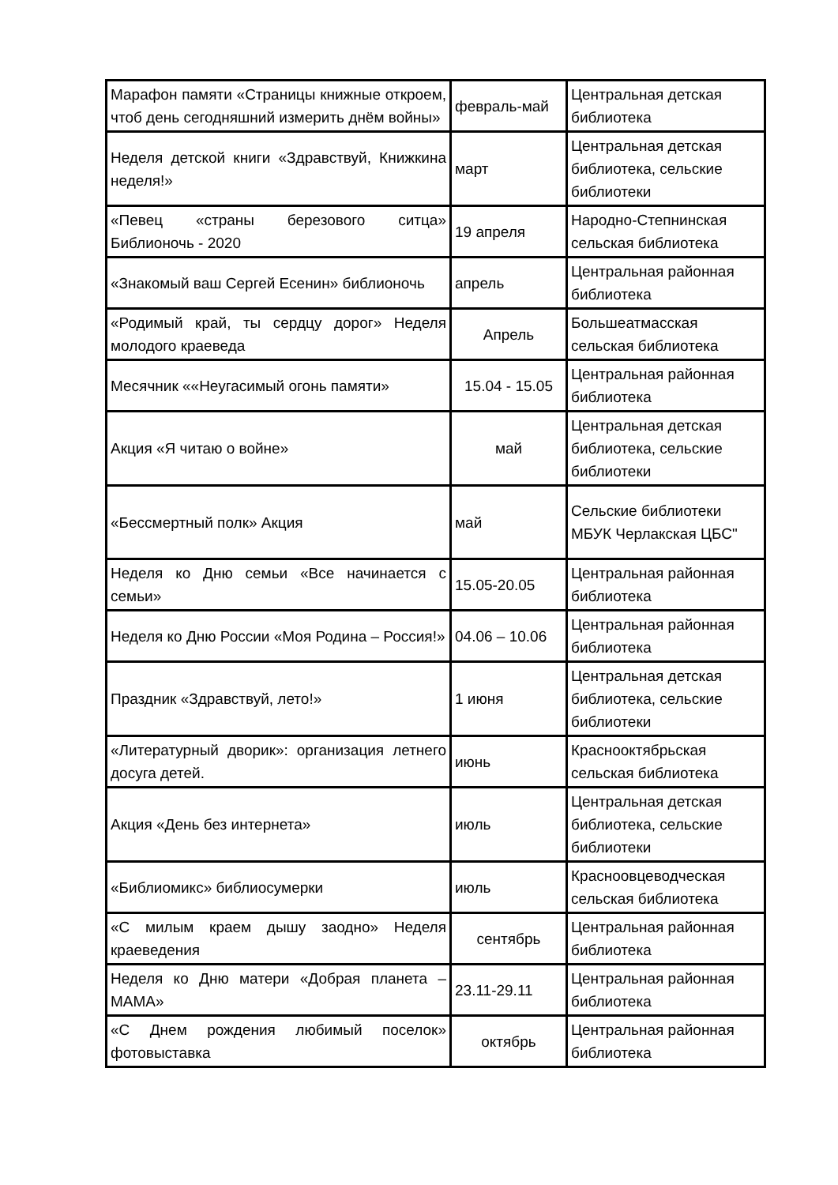| Марафон памяти «Страницы книжные откроем, чтоб день сегодняшний измерить днём войны» | февраль-май | Центральная детская библиотека |
| Неделя детской книги «Здравствуй, Книжкина неделя!» | март | Центральная детская библиотека, сельские библиотеки |
| «Певец «страны березового ситца» Библионочь - 2020 | 19 апреля | Народно-Степнинская сельская библиотека |
| «Знакомый ваш Сергей Есенин» библионочь | апрель | Центральная районная библиотека |
| «Родимый край, ты сердцу дорог» Неделя молодого краеведа | Апрель | Большеатмасская сельская библиотека |
| Месячник ««Неугасимый огонь памяти» | 15.04 - 15.05 | Центральная районная библиотека |
| Акция «Я читаю о войне» | май | Центральная детская библиотека, сельские библиотеки |
| «Бессмертный полк» Акция | май | Сельские библиотеки МБУК Черлакская ЦБС" |
| Неделя ко Дню семьи «Все начинается с семьи» | 15.05-20.05 | Центральная районная библиотека |
| Неделя ко Дню России «Моя Родина – Россия!» | 04.06 – 10.06 | Центральная районная библиотека |
| Праздник «Здравствуй, лето!» | 1 июня | Центральная детская библиотека, сельские библиотеки |
| «Литературный дворик»: организация летнего досуга детей. | июнь | Краснооктябрьская сельская библиотека |
| Акция «День без интернета» | июль | Центральная детская библиотека, сельские библиотеки |
| «Библиомикс» библиосумерки | июль | Красноовцеводческая сельская библиотека |
| «С милым краем дышу заодно» Неделя краеведения | сентябрь | Центральная районная библиотека |
| Неделя ко Дню матери «Добрая планета – МАМА» | 23.11-29.11 | Центральная районная библиотека |
| «С Днем рождения любимый поселок» фотовыставка | октябрь | Центральная районная библиотека |